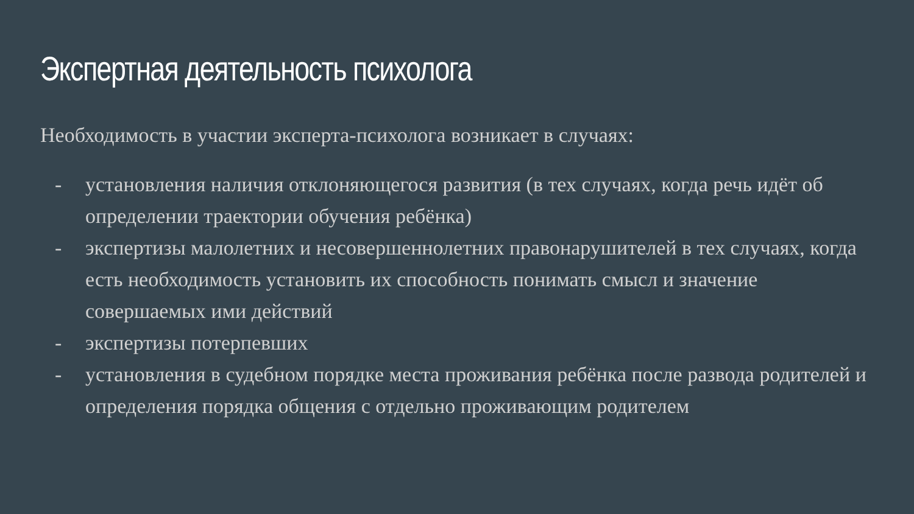Экспертная деятельность психолога
Необходимость в участии эксперта-психолога возникает в случаях:
- установления наличия отклоняющегося развития (в тех случаях, когда речь идёт об определении траектории обучения ребёнка)
- экспертизы малолетних и несовершеннолетних правонарушителей в тех случаях, когда есть необходимость установить их способность понимать смысл и значение совершаемых ими действий
- экспертизы потерпевших
- установления в судебном порядке места проживания ребёнка после развода родителей и определения порядка общения с отдельно проживающим родителем